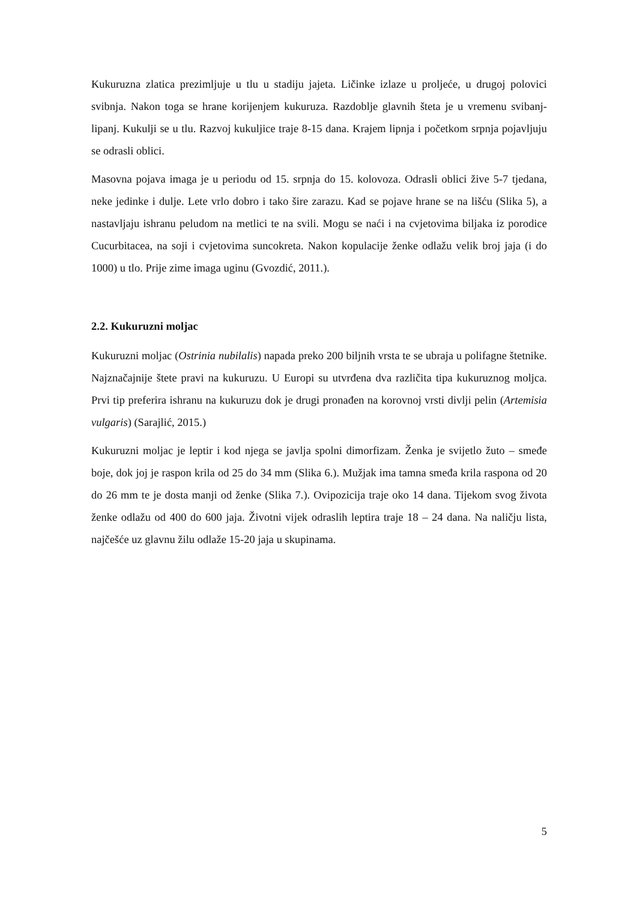Kukuruzna zlatica prezimljuje u tlu u stadiju jajeta. Ličinke izlaze u proljeće, u drugoj polovici svibnja. Nakon toga se hrane korijenjem kukuruza. Razdoblje glavnih šteta je u vremenu svibanj-lipanj. Kukulji se u tlu. Razvoj kukuljice traje 8-15 dana. Krajem lipnja i početkom srpnja pojavljuju se odrasli oblici.
Masovna pojava imaga je u periodu od 15. srpnja do 15. kolovoza. Odrasli oblici žive 5-7 tjedana, neke jedinke i dulje. Lete vrlo dobro i tako šire zarazu. Kad se pojave hrane se na lišću (Slika 5), a nastavljaju ishranu peludom na metlici te na svili. Mogu se naći i na cvjetovima biljaka iz porodice Cucurbitacea, na soji i cvjetovima suncokreta. Nakon kopulacije ženke odlažu velik broj jaja (i do 1000) u tlo. Prije zime imaga uginu (Gvozdić, 2011.).
2.2. Kukuruzni moljac
Kukuruzni moljac (Ostrinia nubilalis) napada preko 200 biljnih vrsta te se ubraja u polifagne štetnike. Najznačajnije štete pravi na kukuruzu. U Europi su utvrđena dva različita tipa kukuruznog moljca. Prvi tip preferira ishranu na kukuruzu dok je drugi pronađen na korovnoj vrsti divlji pelin (Artemisia vulgaris) (Sarajlić, 2015.)
Kukuruzni moljac je leptir i kod njega se javlja spolni dimorfizam. Ženka je svijetlo žuto – smeđe boje, dok joj je raspon krila od 25 do 34 mm (Slika 6.). Mužjak ima tamna smeđa krila raspona od 20 do 26 mm te je dosta manji od ženke (Slika 7.). Ovipozicija traje oko 14 dana. Tijekom svog života ženke odlažu od 400 do 600 jaja. Životni vijek odraslih leptira traje 18 – 24 dana. Na naličju lista, najčešće uz glavnu žilu odlaže 15-20 jaja u skupinama.
5